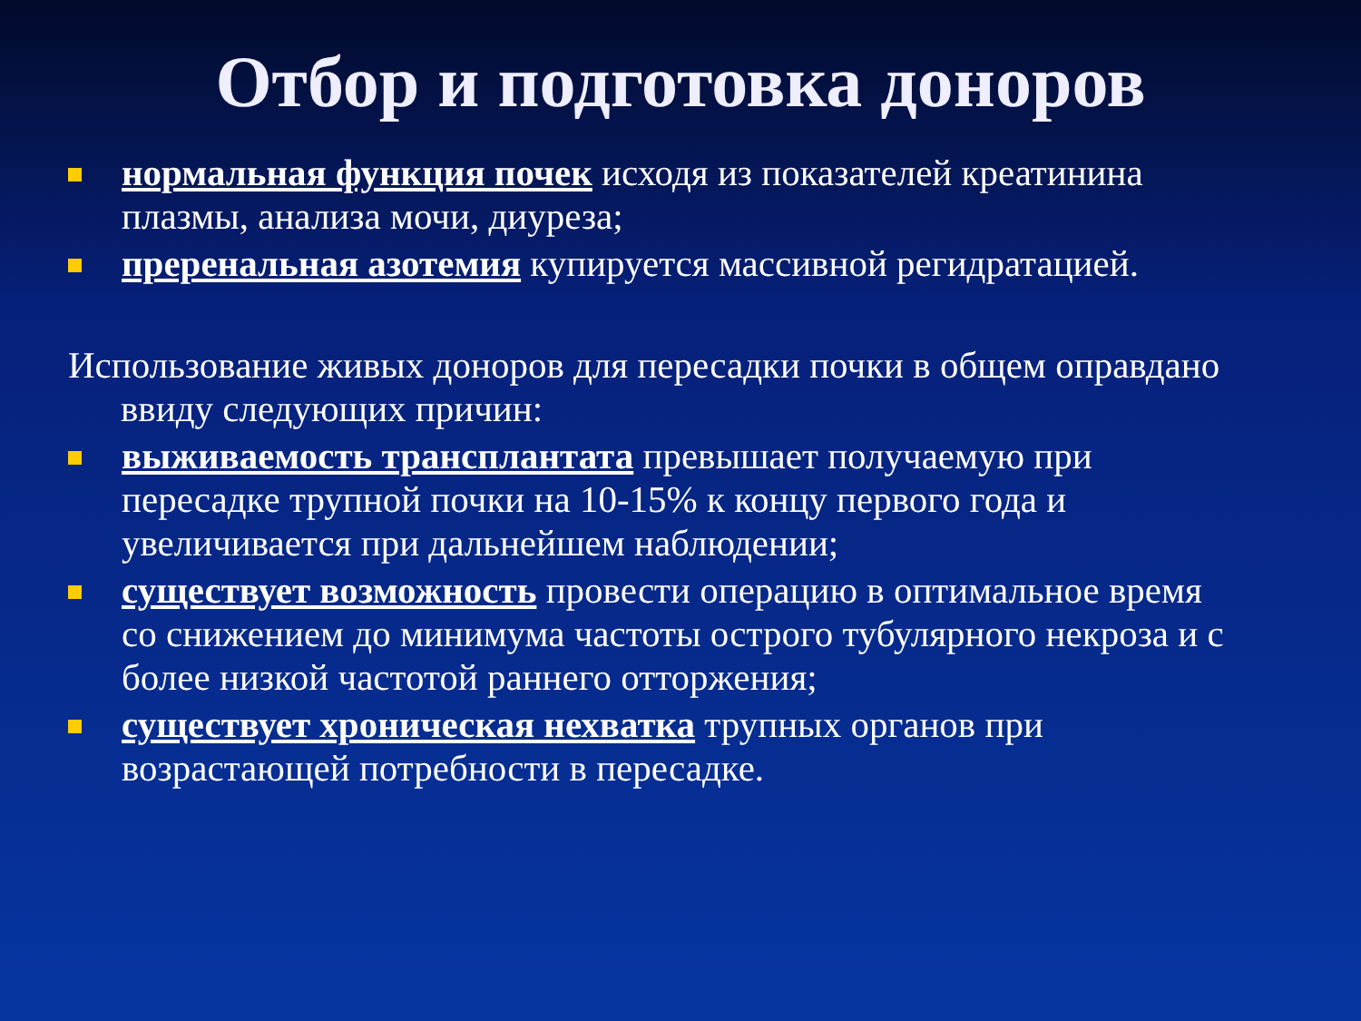Отбор и подготовка доноров
нормальная функция почек исходя из показателей креатинина плазмы, анализа мочи, диуреза;
преренальная азотемия купируется массивной регидратацией.
Использование живых доноров для пересадки почки в общем оправдано ввиду следующих причин:
выживаемость трансплантата превышает получаемую при пересадке трупной почки на 10-15% к концу первого года и увеличивается при дальнейшем наблюдении;
существует возможность провести операцию в оптимальное время со снижением до минимума частоты острого тубулярного некроза и с более низкой частотой раннего отторжения;
существует хроническая нехватка трупных органов при возрастающей потребности в пересадке.